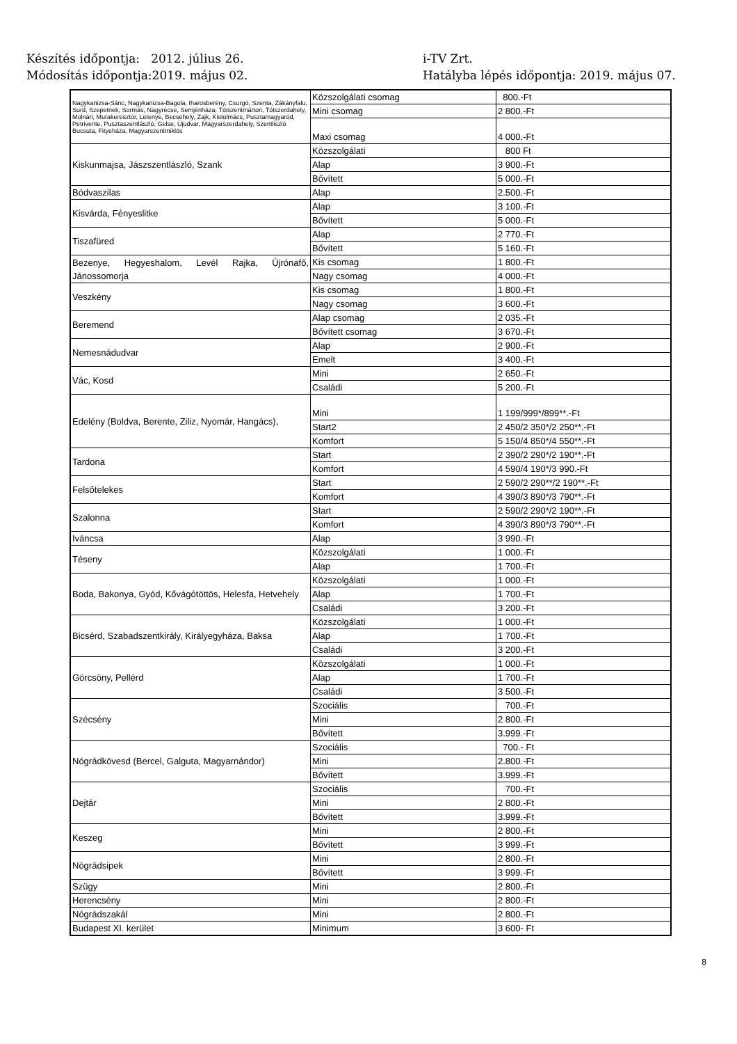Készítés időpontja: 2012. július 26.
Módosítás időpontja:2019. május 02.
i-TV Zrt.
Hatályba lépés időpontja: 2019. május 07.
| Nagykanizsa-Sánc, Nagykanizsa-Bagola, Iharosberény, Csurgó, Szenta, Zákányfalu, Surd, Szepetnek, Sormás, Nagyrécse, Semjénháza, Tótszentmárton, Tótszerdahely, Molnári, Murakeresztúr, Letenye, Becsehely, Zajk, Kistolmács, Pusztamagyaród, Petrivente, Pusztaszentlászló, Gelse, Újudvar, Magyarszerdahely, Szentliszló Bucsuta, Fityeháza, Magyarszentmiklós | Közszolgálati csomag | 800.-Ft |
| | Mini csomag | 2 800.-Ft |
| | Maxi csomag | 4 000.-Ft |
| Kiskunmajsa, Jászszentlászló, Szank | Közszolgálati | 800 Ft |
| | Alap | 3 900.-Ft |
| | Bővített | 5 000.-Ft |
| Bódvaszilas | Alap | 2.500.-Ft |
| Kisvárda, Fényeslitke | Alap | 3 100.-Ft |
| | Bővített | 5 000.-Ft |
| Tiszafüred | Alap | 2 770.-Ft |
| | Bővített | 5 160.-Ft |
| Bezenye, Hegyeshalom, Levél Rajka, Újrónafő, Jánossomorja | Kis csomag | 1 800.-Ft |
| | Nagy csomag | 4 000.-Ft |
| Veszkény | Kis csomag | 1 800.-Ft |
| | Nagy csomag | 3 600.-Ft |
| Beremend | Alap csomag | 2 035.-Ft |
| | Bővített csomag | 3 670.-Ft |
| Nemesnádudvar | Alap | 2 900.-Ft |
| | Emelt | 3 400.-Ft |
| Vác, Kosd | Mini | 2 650.-Ft |
| | Családi | 5 200.-Ft |
| Edelény (Boldva, Berente, Ziliz, Nyomár, Hangács), | Mini | 1 199/999*/899**.-Ft |
| | Start2 | 2 450/2 350*/2 250**.-Ft |
| | Komfort | 5 150/4 850*/4 550**.-Ft |
| Tardona | Start | 2 390/2 290*/2 190**.-Ft |
| | Komfort | 4 590/4 190*/3 990.-Ft |
| Felsőtelekes | Start | 2 590/2 290**/2 190**.-Ft |
| | Komfort | 4 390/3 890*/3 790**.-Ft |
| Szalonna | Start | 2 590/2 290*/2 190**.-Ft |
| | Komfort | 4 390/3 890*/3 790**.-Ft |
| Iváncsa | Alap | 3 990.-Ft |
| Téseny | Közszolgálati | 1 000.-Ft |
| | Alap | 1 700.-Ft |
| Boda, Bakonya, Gyód, Kővágótöttös, Helesfa, Hetvehely | Közszolgálati | 1 000.-Ft |
| | Alap | 1 700.-Ft |
| | Családi | 3 200.-Ft |
| Bicsérd, Szabadszentkirály, Királyegyháza, Baksa | Közszolgálati | 1 000.-Ft |
| | Alap | 1 700.-Ft |
| | Családi | 3 200.-Ft |
| Görcsöny, Pellérd | Közszolgálati | 1 000.-Ft |
| | Alap | 1 700.-Ft |
| | Családi | 3 500.-Ft |
| Szécsény | Szociális | 700.-Ft |
| | Mini | 2 800.-Ft |
| | Bővített | 3.999.-Ft |
| Nógrádkövesd (Bercel, Galguta, Magyarnándor) | Szociális | 700.- Ft |
| | Mini | 2.800.-Ft |
| | Bővített | 3.999.-Ft |
| Dejtár | Szociális | 700.-Ft |
| | Mini | 2 800.-Ft |
| | Bővített | 3.999.-Ft |
| Keszeg | Mini | 2 800.-Ft |
| | Bővített | 3 999.-Ft |
| Nógrádsipek | Mini | 2 800.-Ft |
| | Bővített | 3 999.-Ft |
| Szügy | Mini | 2 800.-Ft |
| Herencsény | Mini | 2 800.-Ft |
| Nógrádszakál | Mini | 2 800.-Ft |
| Budapest XI. kerület | Minimum | 3 600- Ft |
8